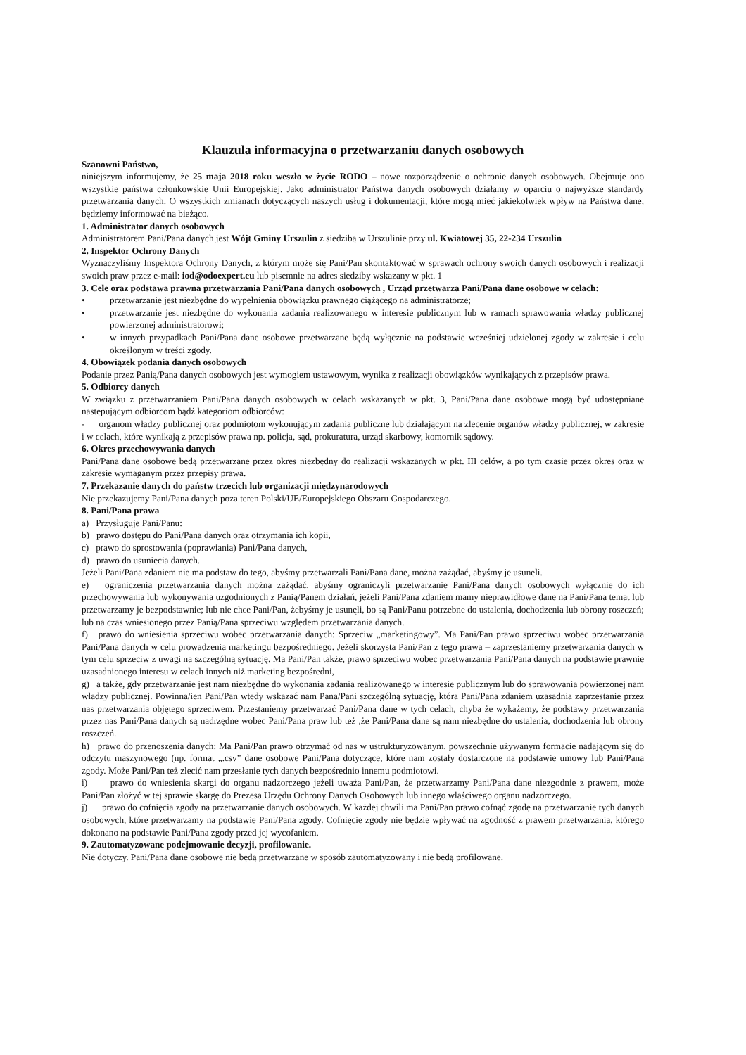Klauzula informacyjna o przetwarzaniu danych osobowych
Szanowni Państwo,
niniejszym informujemy, że 25 maja 2018 roku weszło w życie RODO – nowe rozporządzenie o ochronie danych osobowych. Obejmuje ono wszystkie państwa członkowskie Unii Europejskiej. Jako administrator Państwa danych osobowych działamy w oparciu o najwyższe standardy przetwarzania danych. O wszystkich zmianach dotyczących naszych usług i dokumentacji, które mogą mieć jakiekolwiek wpływ na Państwa dane, będziemy informować na bieżąco.
1. Administrator danych osobowych
Administratorem Pani/Pana danych jest Wójt Gminy Urszulin z siedzibą w Urszulinie przy ul. Kwiatowej 35, 22-234 Urszulin
2. Inspektor Ochrony Danych
Wyznaczyliśmy Inspektora Ochrony Danych, z którym może się Pani/Pan skontaktować w sprawach ochrony swoich danych osobowych i realizacji swoich praw przez e-mail: iod@odoexpert.eu lub pisemnie na adres siedziby wskazany w pkt. 1
3. Cele oraz podstawa prawna przetwarzania Pani/Pana danych osobowych , Urząd przetwarza Pani/Pana dane osobowe w celach:
• przetwarzanie jest niezbędne do wypełnienia obowiązku prawnego ciążącego na administratorze;
• przetwarzanie jest niezbędne do wykonania zadania realizowanego w interesie publicznym lub w ramach sprawowania władzy publicznej powierzonej administratorowi;
• w innych przypadkach Pani/Pana dane osobowe przetwarzane będą wyłącznie na podstawie wcześniej udzielonej zgody w zakresie i celu określonym w treści zgody.
4. Obowiązek podania danych osobowych
Podanie przez Panią/Pana danych osobowych jest wymogiem ustawowym, wynika z realizacji obowiązków wynikających z przepisów prawa.
5. Odbiorcy danych
W związku z przetwarzaniem Pani/Pana danych osobowych w celach wskazanych w pkt. 3, Pani/Pana dane osobowe mogą być udostępniane następującym odbiorcom bądź kategoriom odbiorców:
- organom władzy publicznej oraz podmiotom wykonującym zadania publiczne lub działającym na zlecenie organów władzy publicznej, w zakresie i w celach, które wynikają z przepisów prawa np. policja, sąd, prokuratura, urząd skarbowy, komornik sądowy.
6. Okres przechowywania danych
Pani/Pana dane osobowe będą przetwarzane przez okres niezbędny do realizacji wskazanych w pkt. III celów, a po tym czasie przez okres oraz w zakresie wymaganym przez przepisy prawa.
7. Przekazanie danych do państw trzecich lub organizacji międzynarodowych
Nie przekazujemy Pani/Pana danych poza teren Polski/UE/Europejskiego Obszaru Gospodarczego.
8. Pani/Pana prawa
a) Przysługuje Pani/Panu:
b) prawo dostępu do Pani/Pana danych oraz otrzymania ich kopii,
c) prawo do sprostowania (poprawiania) Pani/Pana danych,
d) prawo do usunięcia danych.
Jeżeli Pani/Pana zdaniem nie ma podstaw do tego, abyśmy przetwarzali Pani/Pana dane, można zażądać, abyśmy je usunęli.
e) ograniczenia przetwarzania danych można zażądać, abyśmy ograniczyli przetwarzanie Pani/Pana danych osobowych wyłącznie do ich przechowywania lub wykonywania uzgodnionych z Panią/Panem działań, jeżeli Pani/Pana zdaniem mamy nieprawidłowe dane na Pani/Pana temat lub przetwarzamy je bezpodstawnie; lub nie chce Pani/Pan, żebyśmy je usunęli, bo są Pani/Panu potrzebne do ustalenia, dochodzenia lub obrony roszczeń; lub na czas wniesionego przez Panią/Pana sprzeciwu względem przetwarzania danych.
f) prawo do wniesienia sprzeciwu wobec przetwarzania danych: Sprzeciw „marketingowy”. Ma Pani/Pan prawo sprzeciwu wobec przetwarzania Pani/Pana danych w celu prowadzenia marketingu bezpośredniego. Jeżeli skorzysta Pani/Pan z tego prawa – zaprzestaniemy przetwarzania danych w tym celu sprzeciw z uwagi na szczególną sytuację. Ma Pani/Pan także, prawo sprzeciwu wobec przetwarzania Pani/Pana danych na podstawie prawnie uzasadnionego interesu w celach innych niż marketing bezpośredni,
g) a także, gdy przetwarzanie jest nam niezbędne do wykonania zadania realizowanego w interesie publicznym lub do sprawowania powierzonej nam władzy publicznej. Powinna/ien Pani/Pan wtedy wskazać nam Pana/Pani szczególną sytuację, która Pani/Pana zdaniem uzasadnia zaprzestanie przez nas przetwarzania objętego sprzeciwem. Przestaniemy przetwarzać Pani/Pana dane w tych celach, chyba że wykażemy, że podstawy przetwarzania przez nas Pani/Pana danych są nadrzędne wobec Pani/Pana praw lub też ,że Pani/Pana dane są nam niezbędne do ustalenia, dochodzenia lub obrony roszczeń.
h) prawo do przenoszenia danych: Ma Pani/Pan prawo otrzymać od nas w ustrukturyzowanym, powszechnie używanym formacie nadającym się do odczytu maszynowego (np. format „.csv” dane osobowe Pani/Pana dotyczące, które nam zostały dostarczone na podstawie umowy lub Pani/Pana zgody. Może Pani/Pan też zlecić nam przesłanie tych danych bezpośrednio innemu podmiotowi.
i) prawo do wniesienia skargi do organu nadzorczego jeżeli uważa Pani/Pan, że przetwarzamy Pani/Pana dane niezgodnie z prawem, może Pani/Pan złożyć w tej sprawie skargę do Prezesa Urzędu Ochrony Danych Osobowych lub innego właściwego organu nadzorczego.
j) prawo do cofnięcia zgody na przetwarzanie danych osobowych. W każdej chwili ma Pani/Pan prawo cofnąć zgodę na przetwarzanie tych danych osobowych, które przetwarzamy na podstawie Pani/Pana zgody. Cofnięcie zgody nie będzie wpływać na zgodność z prawem przetwarzania, którego dokonano na podstawie Pani/Pana zgody przed jej wycofaniem.
9. Zautomatyzowane podejmowanie decyzji, profilowanie.
Nie dotyczy. Pani/Pana dane osobowe nie będą przetwarzane w sposób zautomatyzowany i nie będą profilowane.